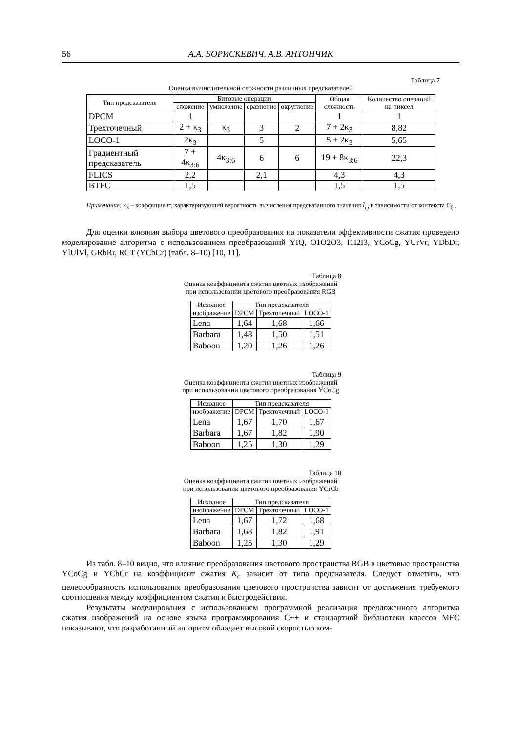56 А.А. БОРИСКЕВИЧ, А.В. АНТОНЧИК
Таблица 7
Оценка вычислительной сложности различных предсказателей
| Тип предсказателя | Битовые операции | | | | Общая сложность | Количество операций на пиксел |
| --- | --- | --- | --- | --- | --- | --- |
| | сложение | умножение | сравнение | округление | | |
| DPCM | 1 | | | | 1 | 1 |
| Трехточечный | 2 + κ<sub>3</sub> | κ<sub>3</sub> | 3 | 2 | 7 + 2κ<sub>3</sub> | 8,82 |
| LOCO-1 | 2κ<sub>3</sub> | | 5 | | 5 + 2κ<sub>3</sub> | 5,65 |
| Градиентный предсказатель | 7 + 4κ<sub>3:6</sub> | 4κ<sub>3:6</sub> | 6 | 6 | 19 + 8κ<sub>3:6</sub> | 22,3 |
| FLICS | 2,2 | | 2,1 | | 4,3 | 4,3 |
| BTPC | 1,5 | | | | 1,5 | 1,5 |
Примечание: κ<sub>3</sub> – коэффициент, характеризующий вероятность вычисления предсказанного значения Ĩ<sub>i,j</sub> в зависимости от контекста C<sub>ξ</sub> .
Для оценки влияния выбора цветового преобразования на показатели эффективности сжатия проведено моделирование алгоритма с использованием преобразований YIQ, O1O2O3, I1I2I3, YCoCg, YUrVr, YDbDr, YlUlVl, GRbRr, RCT (YCbCr) (табл. 8–10) [10, 11].
Таблица 8
Оценка коэффициента сжатия цветных изображений
при использовании цветового преобразования RGB
| Исходное | Тип предсказателя | | |
| --- | --- | --- | --- |
| изображение | DPCM | Трехточечный | LOCO-1 |
| Lena | 1,64 | 1,68 | 1,66 |
| Barbara | 1,48 | 1,50 | 1,51 |
| Baboon | 1,20 | 1,26 | 1,26 |
Таблица 9
Оценка коэффициента сжатия цветных изображений
при использовании цветового преобразования YCoCg
| Исходное | Тип предсказателя | | |
| --- | --- | --- | --- |
| изображение | DPCM | Трехточечный | LOCO-1 |
| Lena | 1,67 | 1,70 | 1,67 |
| Barbara | 1,67 | 1,82 | 1,90 |
| Baboon | 1,25 | 1,30 | 1,29 |
Таблица 10
Оценка коэффициента сжатия цветных изображений
при использовании цветового преобразования YCrCb
| Исходное | Тип предсказателя | | |
| --- | --- | --- | --- |
| изображение | DPCM | Трехточечный | LOCO-1 |
| Lena | 1,67 | 1,72 | 1,68 |
| Barbara | 1,68 | 1,82 | 1,91 |
| Baboon | 1,25 | 1,30 | 1,29 |
Из табл. 8–10 видно, что влияние преобразования цветового пространства RGB в цветовые пространства YCoCg и YCbCr на коэффициент сжатия K<sub>c</sub> зависит от типа предсказателя. Следует отметить, что целесообразность использования преобразования цветового пространства зависит от достижения требуемого соотношения между коэффициентом сжатия и быстродействия.
Результаты моделирования с использованием программной реализация предложенного алгоритма сжатия изображений на основе языка программирования C++ и стандартной библиотеки классов MFC показывают, что разработанный алгоритм обладает высокой скоростью ком-